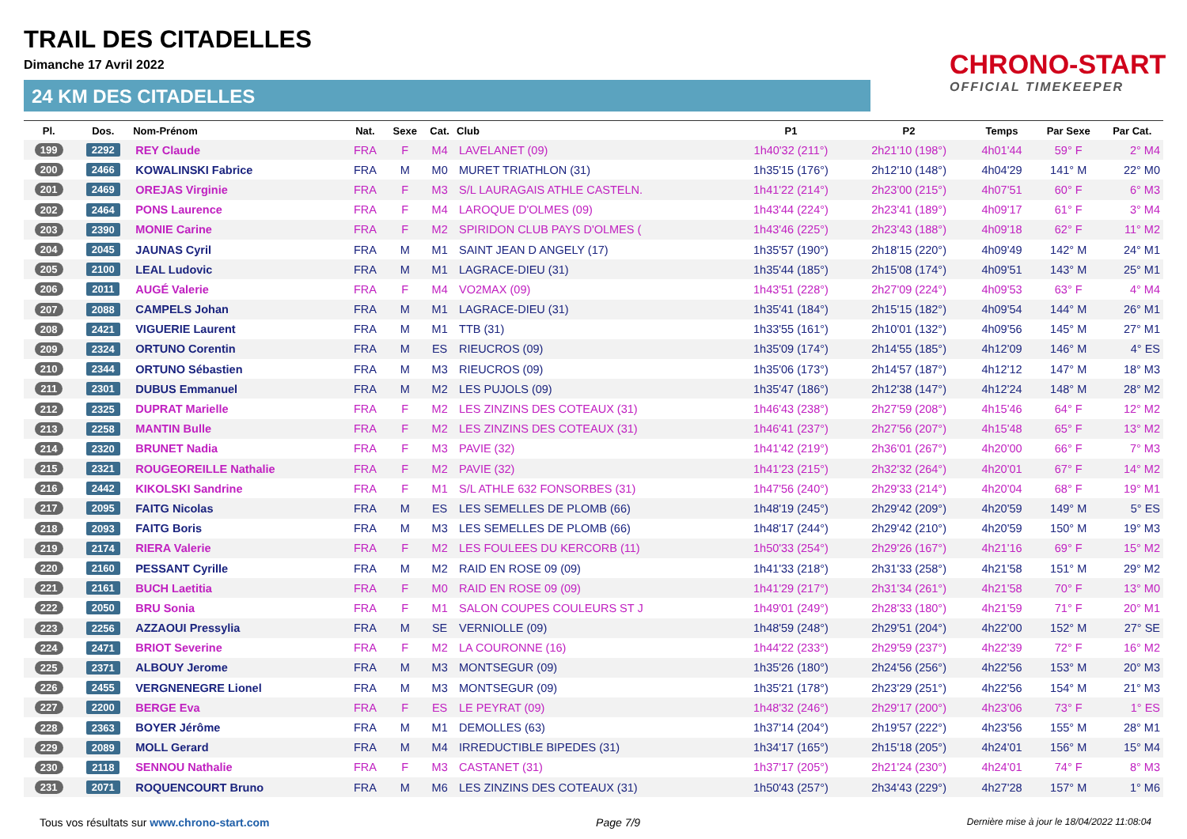TRAIL DES CITADELLES
Dimanche 17 Avril 2022
24 KM DES CITADELLES
CHRONO-START
OFFICIAL TIMEKEEPER
| Pl. | Dos. | Nom-Prénom | Nat. | Sexe | Cat. | Club | P1 | P2 | Temps | Par Sexe | Par Cat. |
| --- | --- | --- | --- | --- | --- | --- | --- | --- | --- | --- | --- |
| 199 | 2292 | REY Claude | FRA | F | M4 | LAVELANET (09) | 1h40'32 (211°) | 2h21'10 (198°) | 4h01'44 | 59° F | 2° M4 |
| 200 | 2466 | KOWALINSKI Fabrice | FRA | M | M0 | MURET TRIATHLON (31) | 1h35'15 (176°) | 2h12'10 (148°) | 4h04'29 | 141° M | 22° M0 |
| 201 | 2469 | OREJAS Virginie | FRA | F | M3 | S/L LAURAGAIS ATHLE CASTELN. | 1h41'22 (214°) | 2h23'00 (215°) | 4h07'51 | 60° F | 6° M3 |
| 202 | 2464 | PONS Laurence | FRA | F | M4 | LAROQUE D'OLMES (09) | 1h43'44 (224°) | 2h23'41 (189°) | 4h09'17 | 61° F | 3° M4 |
| 203 | 2390 | MONIE Carine | FRA | F | M2 | SPIRIDON CLUB PAYS D'OLMES ( | 1h43'46 (225°) | 2h23'43 (188°) | 4h09'18 | 62° F | 11° M2 |
| 204 | 2045 | JAUNAS Cyril | FRA | M | M1 | SAINT JEAN D ANGELY (17) | 1h35'57 (190°) | 2h18'15 (220°) | 4h09'49 | 142° M | 24° M1 |
| 205 | 2100 | LEAL Ludovic | FRA | M | M1 | LAGRACE-DIEU (31) | 1h35'44 (185°) | 2h15'08 (174°) | 4h09'51 | 143° M | 25° M1 |
| 206 | 2011 | AUGÉ Valerie | FRA | F | M4 | VO2MAX (09) | 1h43'51 (228°) | 2h27'09 (224°) | 4h09'53 | 63° F | 4° M4 |
| 207 | 2088 | CAMPELS Johan | FRA | M | M1 | LAGRACE-DIEU (31) | 1h35'41 (184°) | 2h15'15 (182°) | 4h09'54 | 144° M | 26° M1 |
| 208 | 2421 | VIGUERIE Laurent | FRA | M | M1 | TTB (31) | 1h33'55 (161°) | 2h10'01 (132°) | 4h09'56 | 145° M | 27° M1 |
| 209 | 2324 | ORTUNO Corentin | FRA | M | ES | RIEUCROS (09) | 1h35'09 (174°) | 2h14'55 (185°) | 4h12'09 | 146° M | 4° ES |
| 210 | 2344 | ORTUNO Sébastien | FRA | M | M3 | RIEUCROS (09) | 1h35'06 (173°) | 2h14'57 (187°) | 4h12'12 | 147° M | 18° M3 |
| 211 | 2301 | DUBUS Emmanuel | FRA | M | M2 | LES PUJOLS (09) | 1h35'47 (186°) | 2h12'38 (147°) | 4h12'24 | 148° M | 28° M2 |
| 212 | 2325 | DUPRAT Marielle | FRA | F | M2 | LES ZINZINS DES COTEAUX (31) | 1h46'43 (238°) | 2h27'59 (208°) | 4h15'46 | 64° F | 12° M2 |
| 213 | 2258 | MANTIN Bulle | FRA | F | M2 | LES ZINZINS DES COTEAUX (31) | 1h46'41 (237°) | 2h27'56 (207°) | 4h15'48 | 65° F | 13° M2 |
| 214 | 2320 | BRUNET Nadia | FRA | F | M3 | PAVIE (32) | 1h41'42 (219°) | 2h36'01 (267°) | 4h20'00 | 66° F | 7° M3 |
| 215 | 2321 | ROUGEOREILLE Nathalie | FRA | F | M2 | PAVIE (32) | 1h41'23 (215°) | 2h32'32 (264°) | 4h20'01 | 67° F | 14° M2 |
| 216 | 2442 | KIKOLSKI Sandrine | FRA | F | M1 | S/L ATHLE 632 FONSORBES (31) | 1h47'56 (240°) | 2h29'33 (214°) | 4h20'04 | 68° F | 19° M1 |
| 217 | 2095 | FAITG Nicolas | FRA | M | ES | LES SEMELLES DE PLOMB (66) | 1h48'19 (245°) | 2h29'42 (209°) | 4h20'59 | 149° M | 5° ES |
| 218 | 2093 | FAITG Boris | FRA | M | M3 | LES SEMELLES DE PLOMB (66) | 1h48'17 (244°) | 2h29'42 (210°) | 4h20'59 | 150° M | 19° M3 |
| 219 | 2174 | RIERA Valerie | FRA | F | M2 | LES FOULEES DU KERCORB (11) | 1h50'33 (254°) | 2h29'26 (167°) | 4h21'16 | 69° F | 15° M2 |
| 220 | 2160 | PESSANT Cyrille | FRA | M | M2 | RAID EN ROSE 09 (09) | 1h41'33 (218°) | 2h31'33 (258°) | 4h21'58 | 151° M | 29° M2 |
| 221 | 2161 | BUCH Laetitia | FRA | F | M0 | RAID EN ROSE 09 (09) | 1h41'29 (217°) | 2h31'34 (261°) | 4h21'58 | 70° F | 13° M0 |
| 222 | 2050 | BRU Sonia | FRA | F | M1 | SALON COUPES COULEURS ST J | 1h49'01 (249°) | 2h28'33 (180°) | 4h21'59 | 71° F | 20° M1 |
| 223 | 2256 | AZZAOUI Pressylia | FRA | M | SE | VERNIOLLE (09) | 1h48'59 (248°) | 2h29'51 (204°) | 4h22'00 | 152° M | 27° SE |
| 224 | 2471 | BRIOT Severine | FRA | F | M2 | LA COURONNE (16) | 1h44'22 (233°) | 2h29'59 (237°) | 4h22'39 | 72° F | 16° M2 |
| 225 | 2371 | ALBOUY Jerome | FRA | M | M3 | MONTSEGUR (09) | 1h35'26 (180°) | 2h24'56 (256°) | 4h22'56 | 153° M | 20° M3 |
| 226 | 2455 | VERGNENEGRE Lionel | FRA | M | M3 | MONTSEGUR (09) | 1h35'21 (178°) | 2h23'29 (251°) | 4h22'56 | 154° M | 21° M3 |
| 227 | 2200 | BERGE Eva | FRA | F | ES | LE PEYRAT (09) | 1h48'32 (246°) | 2h29'17 (200°) | 4h23'06 | 73° F | 1° ES |
| 228 | 2363 | BOYER Jérôme | FRA | M | M1 | DEMOLLES (63) | 1h37'14 (204°) | 2h19'57 (222°) | 4h23'56 | 155° M | 28° M1 |
| 229 | 2089 | MOLL Gerard | FRA | M | M4 | IRREDUCTIBLE BIPEDES (31) | 1h34'17 (165°) | 2h15'18 (205°) | 4h24'01 | 156° M | 15° M4 |
| 230 | 2118 | SENNOU Nathalie | FRA | F | M3 | CASTANET (31) | 1h37'17 (205°) | 2h21'24 (230°) | 4h24'01 | 74° F | 8° M3 |
| 231 | 2071 | ROQUENCOURT Bruno | FRA | M | M6 | LES ZINZINS DES COTEAUX (31) | 1h50'43 (257°) | 2h34'43 (229°) | 4h27'28 | 157° M | 1° M6 |
Tous vos résultats sur www.chrono-start.com Page 7/9 Dernière mise à jour le 18/04/2022 11:08:04